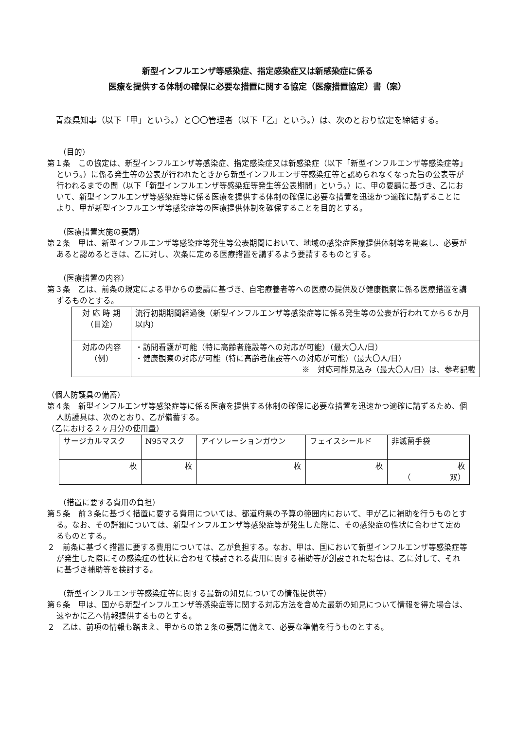新型インフルエンザ等感染症、指定感染症又は新感染症に係る
医療を提供する体制の確保に必要な措置に関する協定（医療措置協定）書（案）
青森県知事（以下「甲」という。）と〇〇管理者（以下「乙」という。）は、次のとおり協定を締結する。
（目的）
第１条　この協定は、新型インフルエンザ等感染症、指定感染症又は新感染症（以下「新型インフルエンザ等感染症等」という。）に係る発生等の公表が行われたときから新型インフルエンザ等感染症等と認められなくなった旨の公表等が行われるまでの間（以下「新型インフルエンザ等感染症等発生等公表期間」という。）に、甲の要請に基づき、乙において、新型インフルエンザ等感染症等に係る医療を提供する体制の確保に必要な措置を迅速かつ適確に講ずることにより、甲が新型インフルエンザ等感染症等の医療提供体制を確保することを目的とする。
（医療措置実施の要請）
第２条　甲は、新型インフルエンザ等感染症等発生等公表期間において、地域の感染症医療提供体制等を勘案し、必要があると認めるときは、乙に対し、次条に定める医療措置を講ずるよう要請するものとする。
（医療措置の内容）
第３条　乙は、前条の規定による甲からの要請に基づき、自宅療養者等への医療の提供及び健康観察に係る医療措置を講ずるものとする。
| 対 応 時 期 （目途） | 流行初期期間経過後（新型インフルエンザ等感染症等に係る発生等の公表が行われてから６か月以内） |
| 対応の内容 （例） | ・訪問看護が可能（特に高齢者施設等への対応が可能）（最大〇人/日） ・健康観察の対応が可能（特に高齢者施設等への対応が可能）（最大〇人/日） ※ 対応可能見込み（最大〇人/日）は、参考記載 |
（個人防護具の備蓄）
第４条　新型インフルエンザ等感染症等に係る医療を提供する体制の確保に必要な措置を迅速かつ適確に講ずるため、個人防護具は、次のとおり、乙が備蓄する。
（乙における２ヶ月分の使用量）
| サージカルマスク | N95マスク | アイソレーションガウン | フェイスシールド | 非滅菌手袋 |
| 枚 | 枚 | 枚 | 枚 | 枚 （ 双） |
（措置に要する費用の負担）
第５条　前３条に基づく措置に要する費用については、都道府県の予算の範囲内において、甲が乙に補助を行うものとする。なお、その詳細については、新型インフルエンザ等感染症等が発生した際に、その感染症の性状に合わせて定めるものとする。
２　前条に基づく措置に要する費用については、乙が負担する。なお、甲は、国において新型インフルエンザ等感染症等が発生した際にその感染症の性状に合わせて検討される費用に関する補助等が創設された場合は、乙に対して、それに基づき補助等を検討する。
（新型インフルエンザ等感染症等に関する最新の知見についての情報提供等）
第６条　甲は、国から新型インフルエンザ等感染症等に関する対応方法を含めた最新の知見について情報を得た場合は、速やかに乙へ情報提供するものとする。
２　乙は、前項の情報も踏まえ、甲からの第２条の要請に備えて、必要な準備を行うものとする。